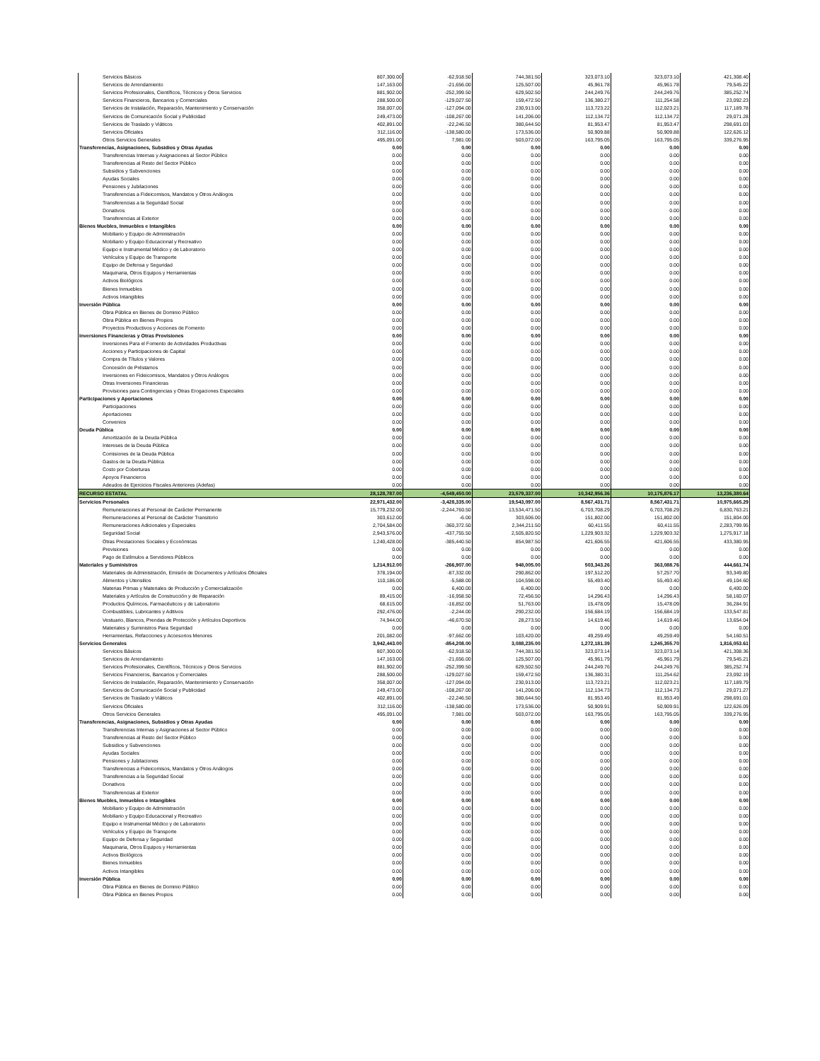| Servicios Básicos | 807,300.00 | -62,918.50 | 744,381.50 | 323,073.10 | 323,073.10 | 421,308.40 |
| Servicios de Arrendamiento | 147,163.00 | -21,656.00 | 125,507.00 | 45,961.78 | 45,961.78 | 79,545.22 |
| Servicios Profesionales, Científicos, Técnicos y Otros Servicios | 881,902.00 | -252,399.50 | 629,502.50 | 244,249.76 | 244,249.76 | 385,252.74 |
| Servicios Financieros, Bancarios y Comerciales | 288,500.00 | -129,027.50 | 159,472.50 | 136,380.27 | 111,254.58 | 23,092.23 |
| Servicios de Instalación, Reparación, Mantenimiento y Conservación | 358,007.00 | -127,094.00 | 230,913.00 | 113,723.22 | 112,023.21 | 117,189.78 |
| Servicios de Comunicación Social y Publicidad | 249,473.00 | -108,267.00 | 141,206.00 | 112,134.72 | 112,134.72 | 29,071.28 |
| Servicios de Traslado y Viáticos | 402,891.00 | -22,246.50 | 380,644.50 | 81,953.47 | 81,953.47 | 298,691.03 |
| Servicios Oficiales | 312,116.00 | -138,580.00 | 173,536.00 | 50,909.88 | 50,909.88 | 122,626.12 |
| Otros Servicios Generales | 495,091.00 | 7,981.00 | 503,072.00 | 163,795.05 | 163,795.05 | 339,276.95 |
| Transferencias, Asignaciones, Subsidios y Otras Ayudas | 0.00 | 0.00 | 0.00 | 0.00 | 0.00 | 0.00 |
| Transferencias Internas y Asignaciones al Sector Público | 0.00 | 0.00 | 0.00 | 0.00 | 0.00 | 0.00 |
| Transferencias al Resto del Sector Público | 0.00 | 0.00 | 0.00 | 0.00 | 0.00 | 0.00 |
| Subsidios y Subvenciones | 0.00 | 0.00 | 0.00 | 0.00 | 0.00 | 0.00 |
| Ayudas Sociales | 0.00 | 0.00 | 0.00 | 0.00 | 0.00 | 0.00 |
| Pensiones y Jubilaciones | 0.00 | 0.00 | 0.00 | 0.00 | 0.00 | 0.00 |
| Transferencias a Fideicomisos, Mandatos y Otros Análogos | 0.00 | 0.00 | 0.00 | 0.00 | 0.00 | 0.00 |
| Transferencias a la Seguridad Social | 0.00 | 0.00 | 0.00 | 0.00 | 0.00 | 0.00 |
| Donativos | 0.00 | 0.00 | 0.00 | 0.00 | 0.00 | 0.00 |
| Transferencias al Exterior | 0.00 | 0.00 | 0.00 | 0.00 | 0.00 | 0.00 |
| Bienes Muebles, Inmuebles e Intangibles | 0.00 | 0.00 | 0.00 | 0.00 | 0.00 | 0.00 |
| Mobiliario y Equipo de Administración | 0.00 | 0.00 | 0.00 | 0.00 | 0.00 | 0.00 |
| Mobiliario y Equipo Educacional y Recreativo | 0.00 | 0.00 | 0.00 | 0.00 | 0.00 | 0.00 |
| Equipo e Instrumental Médico y de Laboratorio | 0.00 | 0.00 | 0.00 | 0.00 | 0.00 | 0.00 |
| Vehículos y Equipo de Transporte | 0.00 | 0.00 | 0.00 | 0.00 | 0.00 | 0.00 |
| Equipo de Defensa y Seguridad | 0.00 | 0.00 | 0.00 | 0.00 | 0.00 | 0.00 |
| Maquinaria, Otros Equipos y Herramientas | 0.00 | 0.00 | 0.00 | 0.00 | 0.00 | 0.00 |
| Activos Biológicos | 0.00 | 0.00 | 0.00 | 0.00 | 0.00 | 0.00 |
| Bienes Inmuebles | 0.00 | 0.00 | 0.00 | 0.00 | 0.00 | 0.00 |
| Activos Intangibles | 0.00 | 0.00 | 0.00 | 0.00 | 0.00 | 0.00 |
| Inversión Pública | 0.00 | 0.00 | 0.00 | 0.00 | 0.00 | 0.00 |
| Obra Pública en Bienes de Dominio Público | 0.00 | 0.00 | 0.00 | 0.00 | 0.00 | 0.00 |
| Obra Pública en Bienes Propios | 0.00 | 0.00 | 0.00 | 0.00 | 0.00 | 0.00 |
| Proyectos Productivos y Acciones de Fomento | 0.00 | 0.00 | 0.00 | 0.00 | 0.00 | 0.00 |
| Inversiones Financieras y Otras Provisiones | 0.00 | 0.00 | 0.00 | 0.00 | 0.00 | 0.00 |
| Inversiones Para el Fomento de Actividades Productivas | 0.00 | 0.00 | 0.00 | 0.00 | 0.00 | 0.00 |
| Acciones y Participaciones de Capital | 0.00 | 0.00 | 0.00 | 0.00 | 0.00 | 0.00 |
| Compra de Títulos y Valores | 0.00 | 0.00 | 0.00 | 0.00 | 0.00 | 0.00 |
| Concesión de Préstamos | 0.00 | 0.00 | 0.00 | 0.00 | 0.00 | 0.00 |
| Inversiones en Fideicomisos, Mandatos y Otros Análogos | 0.00 | 0.00 | 0.00 | 0.00 | 0.00 | 0.00 |
| Otras Inversiones Financieras | 0.00 | 0.00 | 0.00 | 0.00 | 0.00 | 0.00 |
| Provisiones para Contingencias y Otras Erogaciones Especiales | 0.00 | 0.00 | 0.00 | 0.00 | 0.00 | 0.00 |
| Participaciones y Aportaciones | 0.00 | 0.00 | 0.00 | 0.00 | 0.00 | 0.00 |
| Participaciones | 0.00 | 0.00 | 0.00 | 0.00 | 0.00 | 0.00 |
| Aportaciones | 0.00 | 0.00 | 0.00 | 0.00 | 0.00 | 0.00 |
| Convenios | 0.00 | 0.00 | 0.00 | 0.00 | 0.00 | 0.00 |
| Deuda Pública | 0.00 | 0.00 | 0.00 | 0.00 | 0.00 | 0.00 |
| Amortización de la Deuda Pública | 0.00 | 0.00 | 0.00 | 0.00 | 0.00 | 0.00 |
| Intereses de la Deuda Pública | 0.00 | 0.00 | 0.00 | 0.00 | 0.00 | 0.00 |
| Comisiones de la Deuda Pública | 0.00 | 0.00 | 0.00 | 0.00 | 0.00 | 0.00 |
| Gastos de la Deuda Pública | 0.00 | 0.00 | 0.00 | 0.00 | 0.00 | 0.00 |
| Costo por Coberturas | 0.00 | 0.00 | 0.00 | 0.00 | 0.00 | 0.00 |
| Apoyos Financieros | 0.00 | 0.00 | 0.00 | 0.00 | 0.00 | 0.00 |
| Adeudos de Ejercicios Fiscales Anteriores (Adefas) | 0.00 | 0.00 | 0.00 | 0.00 | 0.00 | 0.00 |
| RECURSO ESTATAL | 28,128,787.00 | -4,549,450.00 | 23,579,337.00 | 10,342,956.36 | 10,175,876.17 | 13,236,380.64 |
| Servicios Personales | 22,971,432.00 | -3,428,335.00 | 19,543,097.00 | 8,567,431.71 | 8,567,431.71 | 10,975,665.29 |
| Remuneraciones al Personal de Carácter Permanente | 15,779,232.00 | -2,244,760.50 | 13,534,471.50 | 6,703,708.29 | 6,703,708.29 | 6,830,763.21 |
| Remuneraciones al Personal de Carácter Transitorio | 303,612.00 | -6.00 | 303,606.00 | 151,802.00 | 151,802.00 | 151,804.00 |
| Remuneraciones Adicionales y Especiales | 2,704,584.00 | -360,372.50 | 2,344,211.50 | 60,411.55 | 60,411.55 | 2,283,799.95 |
| Seguridad Social | 2,943,576.00 | -437,755.50 | 2,505,820.50 | 1,229,903.32 | 1,229,903.32 | 1,275,917.18 |
| Otras Prestaciones Sociales y Económicas | 1,240,428.00 | -385,440.50 | 854,987.50 | 421,606.55 | 421,606.55 | 433,380.95 |
| Previsiones | 0.00 | 0.00 | 0.00 | 0.00 | 0.00 | 0.00 |
| Pago de Estímulos a Servidores Públicos | 0.00 | 0.00 | 0.00 | 0.00 | 0.00 | 0.00 |
| Materiales y Suministros | 1,214,912.00 | -266,907.00 | 948,005.00 | 503,343.26 | 363,088.76 | 444,661.74 |
| Materiales de Administración, Emisión de Documentos y Artículos Oficiales | 378,194.00 | -87,332.00 | 290,862.00 | 197,512.20 | 57,257.70 | 93,349.80 |
| Alimentos y Utensilios | 110,186.00 | -5,588.00 | 104,598.00 | 55,493.40 | 55,493.40 | 49,104.60 |
| Materias Primas y Materiales de Producción y Comercialización | 0.00 | 6,400.00 | 6,400.00 | 0.00 | 0.00 | 6,400.00 |
| Materiales y Artículos de Construcción y de Reparación | 89,415.00 | -16,958.50 | 72,456.50 | 14,296.43 | 14,296.43 | 58,160.07 |
| Productos Químicos, Farmacéuticos y de Laboratorio | 68,615.00 | -16,852.00 | 51,763.00 | 15,478.09 | 15,478.09 | 36,284.91 |
| Combustibles, Lubricantes y Aditivos | 292,476.00 | -2,244.00 | 290,232.00 | 156,684.19 | 156,684.19 | 133,547.81 |
| Vestuario, Blancos, Prendas de Protección y Artículos Deportivos | 74,944.00 | -46,670.50 | 28,273.50 | 14,619.46 | 14,619.46 | 13,654.04 |
| Materiales y Suministros Para Seguridad | 0.00 | 0.00 | 0.00 | 0.00 | 0.00 | 0.00 |
| Herramientas, Refacciones y Accesorios Menores | 201,082.00 | -97,662.00 | 103,420.00 | 49,259.49 | 49,259.49 | 54,160.51 |
| Servicios Generales | 3,942,443.00 | -854,208.00 | 3,088,235.00 | 1,272,181.39 | 1,245,355.70 | 1,816,053.61 |
| Servicios Básicos | 807,300.00 | -62,918.50 | 744,381.50 | 323,073.14 | 323,073.14 | 421,308.36 |
| Servicios de Arrendamiento | 147,163.00 | -21,656.00 | 125,507.00 | 45,961.79 | 45,961.79 | 79,545.21 |
| Servicios Profesionales, Científicos, Técnicos y Otros Servicios | 881,902.00 | -252,399.50 | 629,502.50 | 244,249.76 | 244,249.76 | 385,252.74 |
| Servicios Financieros, Bancarios y Comerciales | 288,500.00 | -129,027.50 | 159,472.50 | 136,380.31 | 111,254.62 | 23,092.19 |
| Servicios de Instalación, Reparación, Mantenimiento y Conservación | 358,007.00 | -127,094.00 | 230,913.00 | 113,723.21 | 112,023.21 | 117,189.79 |
| Servicios de Comunicación Social y Publicidad | 249,473.00 | -108,267.00 | 141,206.00 | 112,134.73 | 112,134.73 | 29,071.27 |
| Servicios de Traslado y Viáticos | 402,891.00 | -22,246.50 | 380,644.50 | 81,953.49 | 81,953.49 | 298,691.01 |
| Servicios Oficiales | 312,116.00 | -138,580.00 | 173,536.00 | 50,909.91 | 50,909.91 | 122,626.09 |
| Otros Servicios Generales | 495,091.00 | 7,981.00 | 503,072.00 | 163,795.05 | 163,795.05 | 339,276.95 |
| Transferencias, Asignaciones, Subsidios y Otras Ayudas | 0.00 | 0.00 | 0.00 | 0.00 | 0.00 | 0.00 |
| Transferencias Internas y Asignaciones al Sector Público | 0.00 | 0.00 | 0.00 | 0.00 | 0.00 | 0.00 |
| Transferencias al Resto del Sector Público | 0.00 | 0.00 | 0.00 | 0.00 | 0.00 | 0.00 |
| Subsidios y Subvenciones | 0.00 | 0.00 | 0.00 | 0.00 | 0.00 | 0.00 |
| Ayudas Sociales | 0.00 | 0.00 | 0.00 | 0.00 | 0.00 | 0.00 |
| Pensiones y Jubilaciones | 0.00 | 0.00 | 0.00 | 0.00 | 0.00 | 0.00 |
| Transferencias a Fideicomisos, Mandatos y Otros Análogos | 0.00 | 0.00 | 0.00 | 0.00 | 0.00 | 0.00 |
| Transferencias a la Seguridad Social | 0.00 | 0.00 | 0.00 | 0.00 | 0.00 | 0.00 |
| Donativos | 0.00 | 0.00 | 0.00 | 0.00 | 0.00 | 0.00 |
| Transferencias al Exterior | 0.00 | 0.00 | 0.00 | 0.00 | 0.00 | 0.00 |
| Bienes Muebles, Inmuebles e Intangibles | 0.00 | 0.00 | 0.00 | 0.00 | 0.00 | 0.00 |
| Mobiliario y Equipo de Administración | 0.00 | 0.00 | 0.00 | 0.00 | 0.00 | 0.00 |
| Mobiliario y Equipo Educacional y Recreativo | 0.00 | 0.00 | 0.00 | 0.00 | 0.00 | 0.00 |
| Equipo e Instrumental Médico y de Laboratorio | 0.00 | 0.00 | 0.00 | 0.00 | 0.00 | 0.00 |
| Vehículos y Equipo de Transporte | 0.00 | 0.00 | 0.00 | 0.00 | 0.00 | 0.00 |
| Equipo de Defensa y Seguridad | 0.00 | 0.00 | 0.00 | 0.00 | 0.00 | 0.00 |
| Maquinaria, Otros Equipos y Herramientas | 0.00 | 0.00 | 0.00 | 0.00 | 0.00 | 0.00 |
| Activos Biológicos | 0.00 | 0.00 | 0.00 | 0.00 | 0.00 | 0.00 |
| Bienes Inmuebles | 0.00 | 0.00 | 0.00 | 0.00 | 0.00 | 0.00 |
| Activos Intangibles | 0.00 | 0.00 | 0.00 | 0.00 | 0.00 | 0.00 |
| Inversión Pública | 0.00 | 0.00 | 0.00 | 0.00 | 0.00 | 0.00 |
| Obra Pública en Bienes de Dominio Público | 0.00 | 0.00 | 0.00 | 0.00 | 0.00 | 0.00 |
| Obra Pública en Bienes Propios | 0.00 | 0.00 | 0.00 | 0.00 | 0.00 | 0.00 |